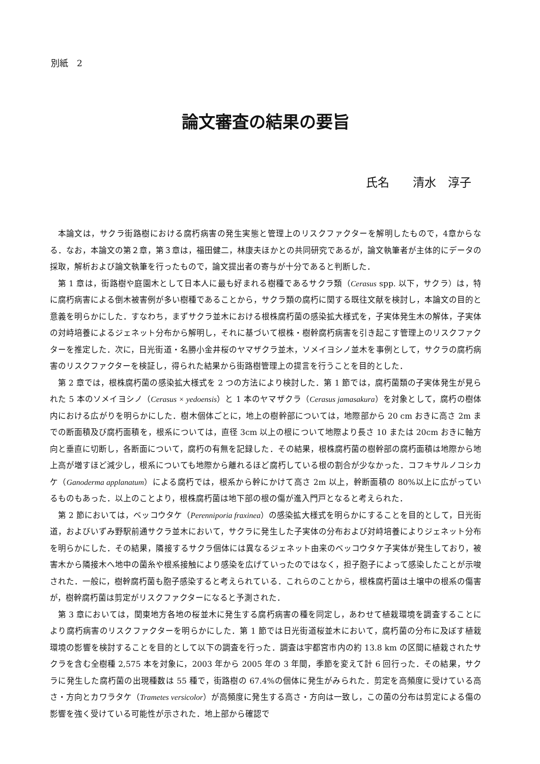別紙　2
論文審査の結果の要旨
氏名　　清水　淳子
本論文は，サクラ街路樹における腐朽病害の発生実態と管理上のリスクファクターを解明したもので，4章からなる．なお，本論文の第２章，第３章は，福田健二，林康夫ほかとの共同研究であるが，論文執筆者が主体的にデータの採取，解析および論文執筆を行ったもので，論文提出者の寄与が十分であると判断した．
第 1 章は，街路樹や庭園木として日本人に最も好まれる樹種であるサクラ類（Cerasus spp. 以下，サクラ）は，特に腐朽病害による倒木被害例が多い樹種であることから，サクラ類の腐朽に関する既往文献を検討し，本論文の目的と意義を明らかにした．すなわち，まずサクラ並木における根株腐朽菌の感染拡大様式を，子実体発生木の解体，子実体の対峙培養によるジェネット分布から解明し，それに基づいて根株・樹幹腐朽病害を引き起こす管理上のリスクファクターを推定した．次に，日光街道・名勝小金井桜のヤマザクラ並木，ソメイヨシノ並木を事例として，サクラの腐朽病害のリスクファクターを検証し，得られた結果から街路樹管理上の提言を行うことを目的とした．
第 2 章では，根株腐朽菌の感染拡大様式を 2 つの方法により検討した．第 1 節では，腐朽菌類の子実体発生が見られた 5 本のソメイヨシノ（Cerasus × yedoensis）と 1 本のヤマザクラ（Cerasus jamasakura）を対象として，腐朽の樹体内における広がりを明らかにした．樹木個体ごとに，地上の樹幹部については，地際部から 20 cm おきに高さ 2m までの断面積及び腐朽面積を，根系については，直径 3cm 以上の根について地際より長さ 10 または 20cm おきに軸方向と垂直に切断し，各断面について，腐朽の有無を記録した．その結果，根株腐朽菌の樹幹部の腐朽面積は地際から地上高が増すほど減少し，根系についても地際から離れるほど腐朽している根の割合が少なかった．コフキサルノコシカケ（Ganoderma applanatum）による腐朽では，根系から幹にかけて高さ 2m 以上，幹断面積の 80%以上に広がっているものもあった．以上のことより，根株腐朽菌は地下部の根の傷が進入門戸となると考えられた．
第 2 節においては，ベッコウタケ（Perenniporia fraxinea）の感染拡大様式を明らかにすることを目的として，日光街道，およびいずみ野駅前通サクラ並木において，サクラに発生した子実体の分布および対峙培養によりジェネット分布を明らかにした．その結果，隣接するサクラ個体には異なるジェネット由来のベッコウタケ子実体が発生しており，被害木から隣接木へ地中の菌糸や根系接触により感染を広げていったのではなく，担子胞子によって感染したことが示唆された．一般に，樹幹腐朽菌も胞子感染すると考えられている．これらのことから，根株腐朽菌は土壌中の根系の傷害が，樹幹腐朽菌は剪定がリスクファクターになると予測された．
第 3 章においては，関東地方各地の桜並木に発生する腐朽病害の種を同定し，あわせて植栽環境を調査することにより腐朽病害のリスクファクターを明らかにした．第 1 節では日光街道桜並木において，腐朽菌の分布に及ぼす植栽環境の影響を検討することを目的として以下の調査を行った．調査は宇都宮市内の約 13.8 km の区間に植栽されたサクラを含む全樹種 2,575 本を対象に，2003 年から 2005 年の 3 年間，季節を変えて計 6 回行った．その結果，サクラに発生した腐朽菌の出現種数は 55 種で，街路樹の 67.4%の個体に発生がみられた．剪定を高頻度に受けている高さ・方向とカワラタケ（Trametes versicolor）が高頻度に発生する高さ・方向は一致し，この菌の分布は剪定による傷の影響を強く受けている可能性が示された．地上部から確認で